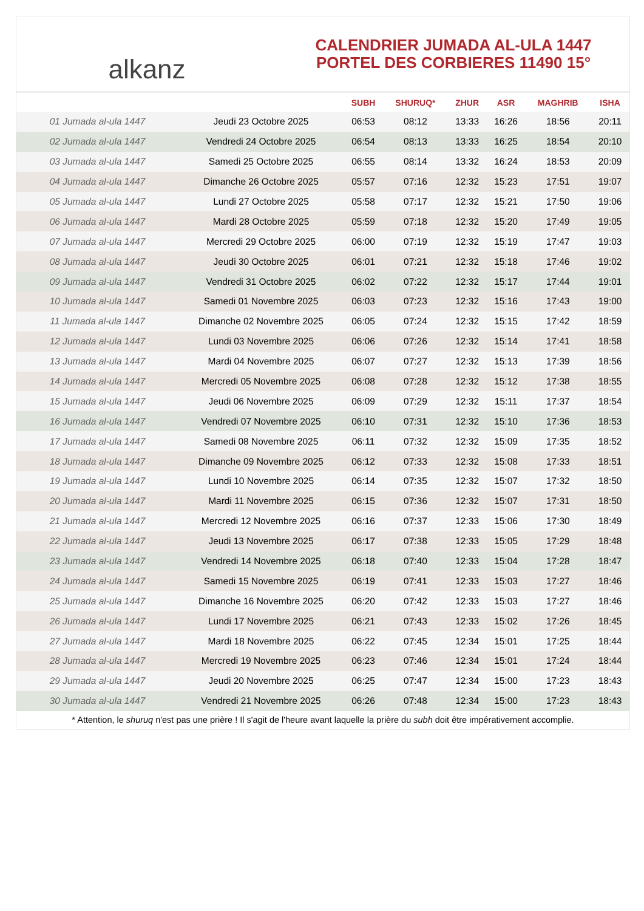alkanz
CALENDRIER JUMADA AL-ULA 1447
PORTEL DES CORBIERES 11490 15°
| | | SUBH | SHURUQ* | ZHUR | ASR | MAGHRIB | ISHA |
| --- | --- | --- | --- | --- | --- | --- | --- |
| 01 Jumada al-ula 1447 | Jeudi 23 Octobre 2025 | 06:53 | 08:12 | 13:33 | 16:26 | 18:56 | 20:11 |
| 02 Jumada al-ula 1447 | Vendredi 24 Octobre 2025 | 06:54 | 08:13 | 13:33 | 16:25 | 18:54 | 20:10 |
| 03 Jumada al-ula 1447 | Samedi 25 Octobre 2025 | 06:55 | 08:14 | 13:32 | 16:24 | 18:53 | 20:09 |
| 04 Jumada al-ula 1447 | Dimanche 26 Octobre 2025 | 05:57 | 07:16 | 12:32 | 15:23 | 17:51 | 19:07 |
| 05 Jumada al-ula 1447 | Lundi 27 Octobre 2025 | 05:58 | 07:17 | 12:32 | 15:21 | 17:50 | 19:06 |
| 06 Jumada al-ula 1447 | Mardi 28 Octobre 2025 | 05:59 | 07:18 | 12:32 | 15:20 | 17:49 | 19:05 |
| 07 Jumada al-ula 1447 | Mercredi 29 Octobre 2025 | 06:00 | 07:19 | 12:32 | 15:19 | 17:47 | 19:03 |
| 08 Jumada al-ula 1447 | Jeudi 30 Octobre 2025 | 06:01 | 07:21 | 12:32 | 15:18 | 17:46 | 19:02 |
| 09 Jumada al-ula 1447 | Vendredi 31 Octobre 2025 | 06:02 | 07:22 | 12:32 | 15:17 | 17:44 | 19:01 |
| 10 Jumada al-ula 1447 | Samedi 01 Novembre 2025 | 06:03 | 07:23 | 12:32 | 15:16 | 17:43 | 19:00 |
| 11 Jumada al-ula 1447 | Dimanche 02 Novembre 2025 | 06:05 | 07:24 | 12:32 | 15:15 | 17:42 | 18:59 |
| 12 Jumada al-ula 1447 | Lundi 03 Novembre 2025 | 06:06 | 07:26 | 12:32 | 15:14 | 17:41 | 18:58 |
| 13 Jumada al-ula 1447 | Mardi 04 Novembre 2025 | 06:07 | 07:27 | 12:32 | 15:13 | 17:39 | 18:56 |
| 14 Jumada al-ula 1447 | Mercredi 05 Novembre 2025 | 06:08 | 07:28 | 12:32 | 15:12 | 17:38 | 18:55 |
| 15 Jumada al-ula 1447 | Jeudi 06 Novembre 2025 | 06:09 | 07:29 | 12:32 | 15:11 | 17:37 | 18:54 |
| 16 Jumada al-ula 1447 | Vendredi 07 Novembre 2025 | 06:10 | 07:31 | 12:32 | 15:10 | 17:36 | 18:53 |
| 17 Jumada al-ula 1447 | Samedi 08 Novembre 2025 | 06:11 | 07:32 | 12:32 | 15:09 | 17:35 | 18:52 |
| 18 Jumada al-ula 1447 | Dimanche 09 Novembre 2025 | 06:12 | 07:33 | 12:32 | 15:08 | 17:33 | 18:51 |
| 19 Jumada al-ula 1447 | Lundi 10 Novembre 2025 | 06:14 | 07:35 | 12:32 | 15:07 | 17:32 | 18:50 |
| 20 Jumada al-ula 1447 | Mardi 11 Novembre 2025 | 06:15 | 07:36 | 12:32 | 15:07 | 17:31 | 18:50 |
| 21 Jumada al-ula 1447 | Mercredi 12 Novembre 2025 | 06:16 | 07:37 | 12:33 | 15:06 | 17:30 | 18:49 |
| 22 Jumada al-ula 1447 | Jeudi 13 Novembre 2025 | 06:17 | 07:38 | 12:33 | 15:05 | 17:29 | 18:48 |
| 23 Jumada al-ula 1447 | Vendredi 14 Novembre 2025 | 06:18 | 07:40 | 12:33 | 15:04 | 17:28 | 18:47 |
| 24 Jumada al-ula 1447 | Samedi 15 Novembre 2025 | 06:19 | 07:41 | 12:33 | 15:03 | 17:27 | 18:46 |
| 25 Jumada al-ula 1447 | Dimanche 16 Novembre 2025 | 06:20 | 07:42 | 12:33 | 15:03 | 17:27 | 18:46 |
| 26 Jumada al-ula 1447 | Lundi 17 Novembre 2025 | 06:21 | 07:43 | 12:33 | 15:02 | 17:26 | 18:45 |
| 27 Jumada al-ula 1447 | Mardi 18 Novembre 2025 | 06:22 | 07:45 | 12:34 | 15:01 | 17:25 | 18:44 |
| 28 Jumada al-ula 1447 | Mercredi 19 Novembre 2025 | 06:23 | 07:46 | 12:34 | 15:01 | 17:24 | 18:44 |
| 29 Jumada al-ula 1447 | Jeudi 20 Novembre 2025 | 06:25 | 07:47 | 12:34 | 15:00 | 17:23 | 18:43 |
| 30 Jumada al-ula 1447 | Vendredi 21 Novembre 2025 | 06:26 | 07:48 | 12:34 | 15:00 | 17:23 | 18:43 |
* Attention, le shuruq n'est pas une prière ! Il s'agit de l'heure avant laquelle la prière du subh doit être impérativement accomplie.